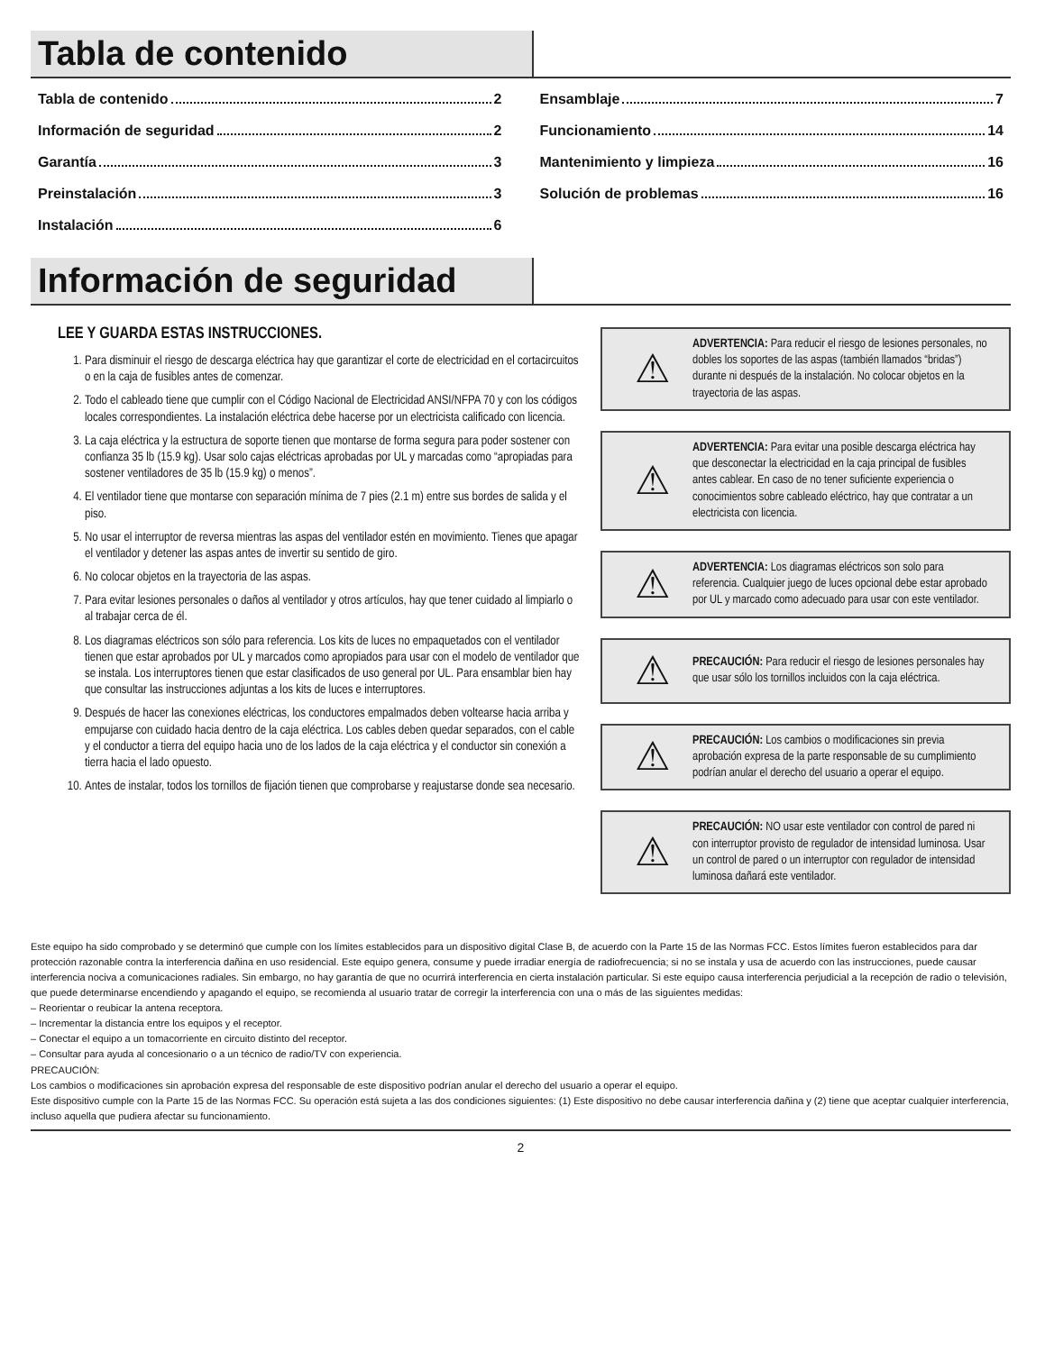Tabla de contenido
Tabla de contenido 2
Información de seguridad 2
Garantía 3
Preinstalación 3
Instalación 6
Ensamblaje 7
Funcionamiento 14
Mantenimiento y limpieza 16
Solución de problemas 16
Información de seguridad
LEE Y GUARDA ESTAS INSTRUCCIONES.
1. Para disminuir el riesgo de descarga eléctrica hay que garantizar el corte de electricidad en el cortacircuitos o en la caja de fusibles antes de comenzar.
2. Todo el cableado tiene que cumplir con el Código Nacional de Electricidad ANSI/NFPA 70 y con los códigos locales correspondientes. La instalación eléctrica debe hacerse por un electricista calificado con licencia.
3. La caja eléctrica y la estructura de soporte tienen que montarse de forma segura para poder sostener con confianza 35 lb (15.9 kg). Usar solo cajas eléctricas aprobadas por UL y marcadas como “apropiadas para sostener ventiladores de 35 lb (15.9 kg) o menos”.
4. El ventilador tiene que montarse con separación mínima de 7 pies (2.1 m) entre sus bordes de salida y el piso.
5. No usar el interruptor de reversa mientras las aspas del ventilador estén en movimiento. Tienes que apagar el ventilador y detener las aspas antes de invertir su sentido de giro.
6. No colocar objetos en la trayectoria de las aspas.
7. Para evitar lesiones personales o daños al ventilador y otros artículos, hay que tener cuidado al limpiarlo o al trabajar cerca de él.
8. Los diagramas eléctricos son sólo para referencia. Los kits de luces no empaquetados con el ventilador tienen que estar aprobados por UL y marcados como apropiados para usar con el modelo de ventilador que se instala. Los interruptores tienen que estar clasificados de uso general por UL. Para ensamblar bien hay que consultar las instrucciones adjuntas a los kits de luces e interruptores.
9. Después de hacer las conexiones eléctricas, los conductores empalmados deben voltearse hacia arriba y empujarse con cuidado hacia dentro de la caja eléctrica. Los cables deben quedar separados, con el cable y el conductor a tierra del equipo hacia uno de los lados de la caja eléctrica y el conductor sin conexión a tierra hacia el lado opuesto.
10. Antes de instalar, todos los tornillos de fijación tienen que comprobarse y reajustarse donde sea necesario.
⚠
ADVERTENCIA: Para reducir el riesgo de lesiones personales, no dobles los soportes de las aspas (también llamados “bridas”) durante ni después de la instalación. No colocar objetos en la trayectoria de las aspas.
⚠
ADVERTENCIA: Para evitar una posible descarga eléctrica hay que desconectar la electricidad en la caja principal de fusibles antes cablear. En caso de no tener suficiente experiencia o conocimientos sobre cableado eléctrico, hay que contratar a un electricista con licencia.
⚠
ADVERTENCIA: Los diagramas eléctricos son solo para referencia. Cualquier juego de luces opcional debe estar aprobado por UL y marcado como adecuado para usar con este ventilador.
⚠
PRECAUCIÓN: Para reducir el riesgo de lesiones personales hay que usar sólo los tornillos incluidos con la caja eléctrica.
⚠
PRECAUCIÓN: Los cambios o modificaciones sin previa aprobación expresa de la parte responsable de su cumplimiento podrían anular el derecho del usuario a operar el equipo.
⚠
PRECAUCIÓN: NO usar este ventilador con control de pared ni con interruptor provisto de regulador de intensidad luminosa. Usar un control de pared o un interruptor con regulador de intensidad luminosa dañará este ventilador.
Este equipo ha sido comprobado y se determinó que cumple con los límites establecidos para un dispositivo digital Clase B, de acuerdo con la Parte 15 de las Normas FCC. Estos límites fueron establecidos para dar protección razonable contra la interferencia dañina en uso residencial. Este equipo genera, consume y puede irradiar energía de radiofrecuencia; si no se instala y usa de acuerdo con las instrucciones, puede causar interferencia nociva a comunicaciones radiales. Sin embargo, no hay garantía de que no ocurrirá interferencia en cierta instalación particular. Si este equipo causa interferencia perjudicial a la recepción de radio o televisión, que puede determinarse encendiendo y apagando el equipo, se recomienda al usuario tratar de corregir la interferencia con una o más de las siguientes medidas:
– Reorientar o reubicar la antena receptora.
– Incrementar la distancia entre los equipos y el receptor.
– Conectar el equipo a un tomacorriente en circuito distinto del receptor.
– Consultar para ayuda al concesionario o a un técnico de radio/TV con experiencia.
PRECAUCIÓN:
Los cambios o modificaciones sin aprobación expresa del responsable de este dispositivo podrían anular el derecho del usuario a operar el equipo.
Este dispositivo cumple con la Parte 15 de las Normas FCC. Su operación está sujeta a las dos condiciones siguientes: (1) Este dispositivo no debe causar interferencia dañina y (2) tiene que aceptar cualquier interferencia, incluso aquella que pudiera afectar su funcionamiento.
2